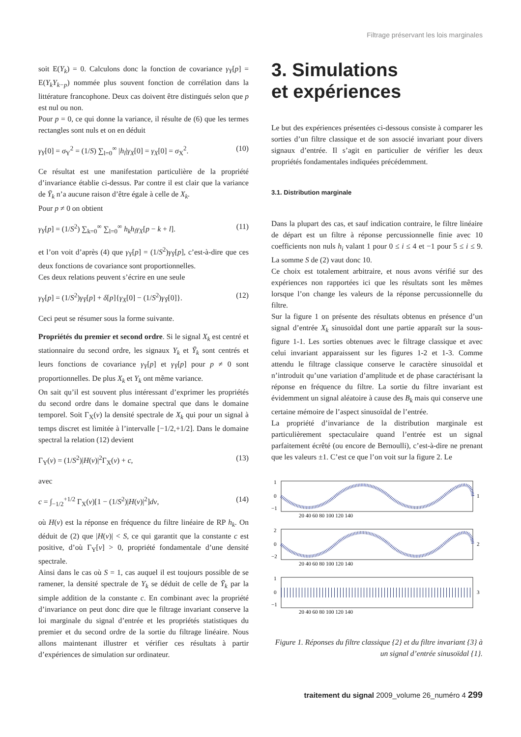Filtrage préservant les lois marginales
soit E(Y<sub>k</sub>) = 0. Calculons donc la fonction de covariance γ<sub>Y</sub>[p] = E(Y<sub>k</sub>Y<sub>k−p</sub>) nommée plus souvent fonction de corrélation dans la littérature francophone. Deux cas doivent être distingués selon que p est nul ou non.
Pour p = 0, ce qui donne la variance, il résulte de (6) que les termes rectangles sont nuls et on en déduit
γ<sub>Y</sub>[0] = σ<sub>Y</sub><sup>2</sup> = (1/S) ∑<sub>l=0</sub><sup>∞</sup> |h<sub>l</sub>|γ<sub>X</sub>[0] = γ<sub>X</sub>[0] = σ<sub>X</sub><sup>2</sup>. (10)
Ce résultat est une manifestation particulière de la propriété d’invariance établie ci-dessus. Par contre il est clair que la variance de Ȳ<sub>k</sub> n’a aucune raison d’être égale à celle de X<sub>k</sub>.
Pour p ≠ 0 on obtient
γ<sub>Y</sub>[p] = (1/S<sup>2</sup>) ∑<sub>k=0</sub><sup>∞</sup> ∑<sub>l=0</sub><sup>∞</sup> h<sub>k</sub>h<sub>l</sub>γ<sub>X</sub>[p − k + l]. (11)
et l’on voit d’après (4) que γ<sub>Y</sub>[p] = (1/S<sup>2</sup>)γ<sub>Ȳ</sub>[p], c’est-à-dire que ces deux fonctions de covariance sont proportionnelles.
Ces deux relations peuvent s’écrire en une seule
γ<sub>Y</sub>[p] = (1/S<sup>2</sup>)γ<sub>Ȳ</sub>[p] + δ[p]{γ<sub>X</sub>[0] − (1/S<sup>2</sup>)γ<sub>Ȳ</sub>[0]}. (12)
Ceci peut se résumer sous la forme suivante.
Propriétés du premier et second ordre. Si le signal X<sub>k</sub> est centré et stationnaire du second ordre, les signaux Y<sub>k</sub> et Ȳ<sub>k</sub> sont centrés et leurs fonctions de covariance γ<sub>Y</sub>[p] et γ<sub>Ȳ</sub>[p] pour p ≠ 0 sont proportionnelles. De plus X<sub>k</sub> et Y<sub>k</sub> ont même variance.
On sait qu’il est souvent plus intéressant d’exprimer les propriétés du second ordre dans le domaine spectral que dans le domaine temporel. Soit Γ<sub>X</sub>(ν) la densité spectrale de X<sub>k</sub> qui pour un signal à temps discret est limitée à l’intervalle [−1/2,+1/2]. Dans le domaine spectral la relation (12) devient
Γ<sub>Y</sub>(ν) = (1/S<sup>2</sup>)|H(ν)|<sup>2</sup>Γ<sub>X</sub>(ν) + c, (13)
avec
c = ∫<sub>−1/2</sub><sup>+1/2</sup> Γ<sub>X</sub>(ν)[1 − (1/S<sup>2</sup>)|H(ν)|<sup>2</sup>]dν, (14)
où H(ν) est la réponse en fréquence du filtre linéaire de RP h<sub>k</sub>. On déduit de (2) que |H(ν)| < S, ce qui garantit que la constante c est positive, d’où Γ<sub>Y</sub>[ν] > 0, propriété fondamentale d’une densité spectrale.
Ainsi dans le cas où S = 1, cas auquel il est toujours possible de se ramener, la densité spectrale de Y<sub>k</sub> se déduit de celle de Ȳ<sub>k</sub> par la simple addition de la constante c. En combinant avec la propriété d’invariance on peut donc dire que le filtrage invariant conserve la loi marginale du signal d’entrée et les propriétés statistiques du premier et du second ordre de la sortie du filtrage linéaire. Nous allons maintenant illustrer et vérifier ces résultats à partir d’expériences de simulation sur ordinateur.
3. Simulations
et expériences
Le but des expériences présentées ci-dessous consiste à comparer les sorties d’un filtre classique et de son associé invariant pour divers signaux d’entrée. Il s’agit en particulier de vérifier les deux propriétés fondamentales indiquées précédemment.
3.1. Distribution marginale
Dans la plupart des cas, et sauf indication contraire, le filtre linéaire de départ est un filtre à réponse percussionnelle finie avec 10 coefficients non nuls h<sub>i</sub> valant 1 pour 0 ≤ i ≤ 4 et −1 pour 5 ≤ i ≤ 9. La somme S de (2) vaut donc 10.
Ce choix est totalement arbitraire, et nous avons vérifié sur des expériences non rapportées ici que les résultats sont les mêmes lorsque l’on change les valeurs de la réponse percussionnelle du filtre.
Sur la figure 1 on présente des résultats obtenus en présence d’un signal d’entrée X<sub>k</sub> sinusoïdal dont une partie apparaît sur la sous-figure 1-1. Les sorties obtenues avec le filtrage classique et avec celui invariant apparaissent sur les figures 1-2 et 1-3. Comme attendu le filtrage classique conserve le caractère sinusoïdal et n’introduit qu’une variation d’amplitude et de phase caractérisant la réponse en fréquence du filtre. La sortie du filtre invariant est évidemment un signal aléatoire à cause des B<sub>k</sub> mais qui conserve une certaine mémoire de l’aspect sinusoïdal de l’entrée.
La propriété d’invariance de la distribution marginale est particulièrement spectaculaire quand l’entrée est un signal parfaitement écrêté (ou encore de Bernoulli), c’est-à-dire ne prenant que les valeurs ±1. C’est ce que l’on voit sur la figure 2. Le
1
0
−1
2
0
−2
1
0
−1
1
2
3
20 40 60 80 100 120 140
20 40 60 80 100 120 140
20 40 60 80 100 120 140
Figure 1. Réponses du filtre classique {2} et du filtre invariant {3} à un signal d’entrée sinusoïdal {1}.
traitement du signal 2009_volume 26_numéro 4 299